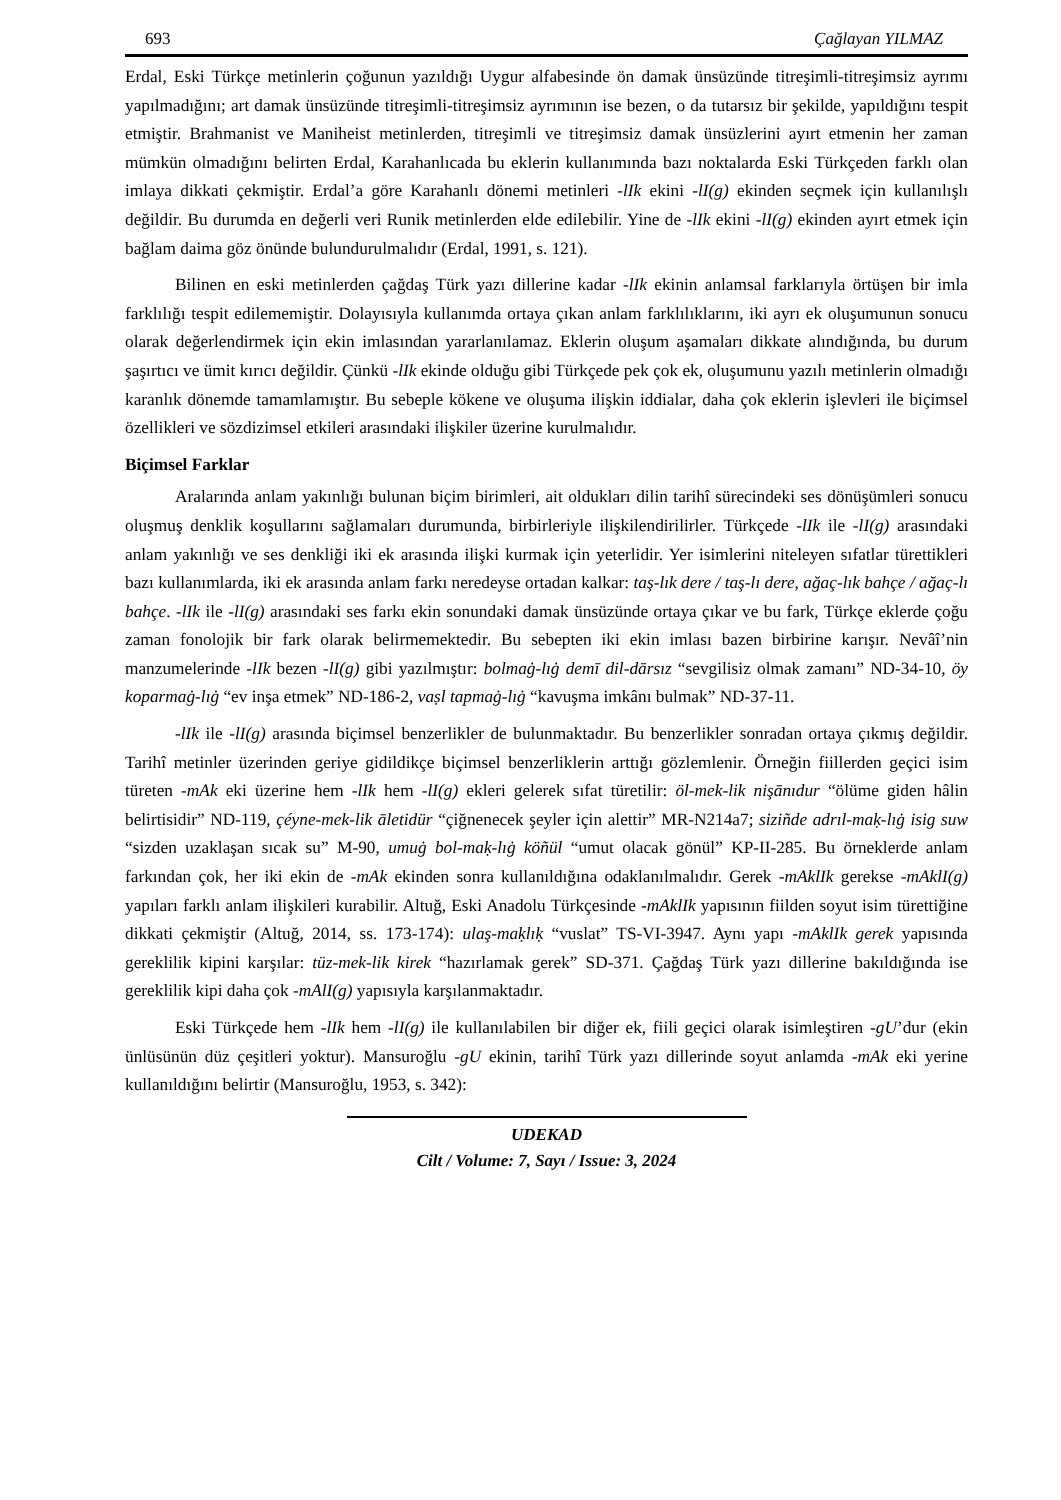693 Çağlayan YILMAZ
Erdal, Eski Türkçe metinlerin çoğunun yazıldığı Uygur alfabesinde ön damak ünsüzünde titreşimli-titreşimsiz ayrımı yapılmadığını; art damak ünsüzünde titreşimli-titreşimsiz ayrımının ise bezen, o da tutarsız bir şekilde, yapıldığını tespit etmiştir. Brahmanist ve Maniheist metinlerden, titreşimli ve titreşimsiz damak ünsüzlerini ayırt etmenin her zaman mümkün olmadığını belirten Erdal, Karahanlıcada bu eklerin kullanımında bazı noktalarda Eski Türkçeden farklı olan imlaya dikkati çekmiştir. Erdal’a göre Karahanlı dönemi metinleri -lIk ekini -lI(g) ekinden seçmek için kullanılışlı değildir. Bu durumda en değerli veri Runik metinlerden elde edilebilir. Yine de -lIk ekini -lI(g) ekinden ayırt etmek için bağlam daima göz önünde bulundurulmalıdır (Erdal, 1991, s. 121).
Bilinen en eski metinlerden çağdaş Türk yazı dillerine kadar -lIk ekinin anlamsal farklarıyla örtüşen bir imla farklılığı tespit edilememiştir. Dolayısıyla kullanımda ortaya çıkan anlam farklılıklarını, iki ayrı ek oluşumunun sonucu olarak değerlendirmek için ekin imlasından yararlanılamaz. Eklerin oluşum aşamaları dikkate alındığında, bu durum şaşırtıcı ve ümit kırıcı değildir. Çünkü -lIk ekinde olduğu gibi Türkçede pek çok ek, oluşumunu yazılı metinlerin olmadığı karanlık dönemde tamamlamıştır. Bu sebeple kökene ve oluşuma ilişkin iddialar, daha çok eklerin işlevleri ile biçimsel özellikleri ve sözdizimsel etkileri arasındaki ilişkiler üzerine kurulmalıdır.
Biçimsel Farklar
Aralarında anlam yakınlığı bulunan biçim birimleri, ait oldukları dilin tarihî sürecindeki ses dönüşümleri sonucu oluşmuş denklik koşullarını sağlamaları durumunda, birbirleriyle ilişkilendirilirler. Türkçede -lIk ile -lI(g) arasındaki anlam yakınlığı ve ses denkliği iki ek arasında ilişki kurmak için yeterlidir. Yer isimlerini niteleyen sıfatlar türettikleri bazı kullanımlarda, iki ek arasında anlam farkı neredeyse ortadan kalkar: taş-lık dere / taş-lı dere, ağaç-lık bahçe / ağaç-lı bahçe. -lIk ile -lI(g) arasındaki ses farkı ekin sonundaki damak ünsüzünde ortaya çıkar ve bu fark, Türkçe eklerde çoğu zaman fonolojik bir fark olarak belirmemektedir. Bu sebepten iki ekin imlası bazen birbirine karışır. Nevâî’nin manzumelerinde -lIk bezen -lI(g) gibi yazılmıştır: bolmaġ-lıġ demī dil-dārsız “sevgilisiz olmak zamanı” ND-34-10, öy koparmaġ-lıġ “ev inşa etmek” ND-186-2, vaṣl tapmaġ-lıġ “kavuşma imkânı bulmak” ND-37-11.
-lIk ile -lI(g) arasında biçimsel benzerlikler de bulunmaktadır. Bu benzerlikler sonradan ortaya çıkmış değildir. Tarihî metinler üzerinden geriye gidildikçe biçimsel benzerliklerin arttığı gözlemlenir. Örneğin fiillerden geçici isim türeten -mAk eki üzerine hem -lIk hem -lI(g) ekleri gelerek sıfat türetilir: öl-mek-lik nişānıdur “ölüme giden hâlin belirtisidir” ND-119, çéyne-mek-lik āletidür “çiğnenecek şeyler için alettir” MR-N214a7; siziñde adrıl-maḳ-lıġ isig suw “sizden uzaklaşan sıcak su” M-90, umuġ bol-maḳ-lıġ köñül “umut olacak gönül” KP-II-285. Bu örneklerde anlam farkından çok, her iki ekin de -mAk ekinden sonra kullanıldığına odaklanılmalıdır. Gerek -mAklIk gerekse -mAklI(g) yapıları farklı anlam ilişkileri kurabilir. Altuğ, Eski Anadolu Türkçesinde -mAklIk yapısının fiilden soyut isim türettiğine dikkati çekmiştir (Altuğ, 2014, ss. 173-174): ulaş-maḳlıḳ “vuslat” TS-VI-3947. Aynı yapı -mAklIk gerek yapısında gereklilik kipini karşılar: tüz-mek-lik kirek “hazırlamak gerek” SD-371. Çağdaş Türk yazı dillerine bakıldığında ise gereklilik kipi daha çok -mAlI(g) yapısıyla karşılanmaktadır.
Eski Türkçede hem -lIk hem -lI(g) ile kullanılabilen bir diğer ek, fiili geçici olarak isimleştiren -gU’dur (ekin ünlüsünün düz çeşitleri yoktur). Mansuroğlu -gU ekinin, tarihî Türk yazı dillerinde soyut anlamda -mAk eki yerine kullanıldığını belirtir (Mansuroğlu, 1953, s. 342):
UDEKAD
Cilt / Volume: 7, Sayı / Issue: 3, 2024